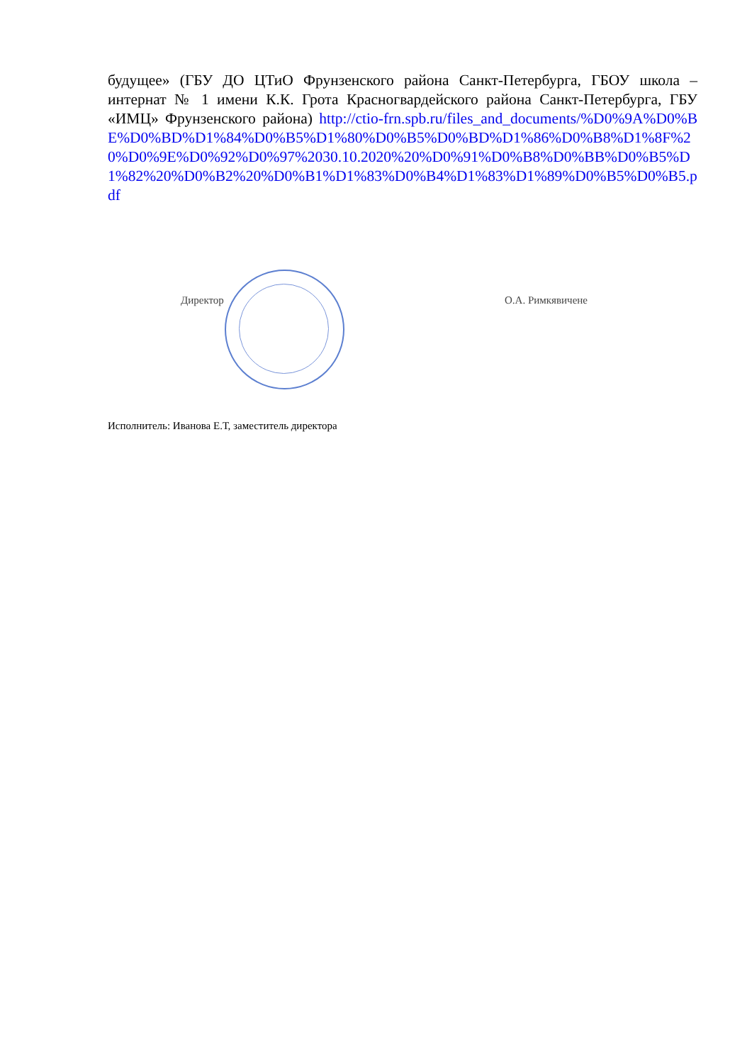будущее» (ГБУ ДО ЦТиО Фрунзенского района Санкт-Петербурга, ГБОУ школа – интернат № 1 имени К.К. Грота Красногвардейского района Санкт-Петербурга, ГБУ «ИМЦ» Фрунзенского района) http://ctio-frn.spb.ru/files_and_documents/%D0%9A%D0%BE%D0%BD%D1%84%D0%B5%D1%80%D0%B5%D0%BD%D1%86%D0%B8%D1%8F%20%D0%9E%D0%92%D0%97%2030.10.2020%20%D0%91%D0%B8%D0%BB%D0%B5%D1%82%20%D0%B2%20%D0%B1%D1%83%D0%B4%D1%83%D1%89%D0%B5%D0%B5.pdf
Директор О.А. Римкявичене
Исполнитель: Иванова Е.Т, заместитель директора